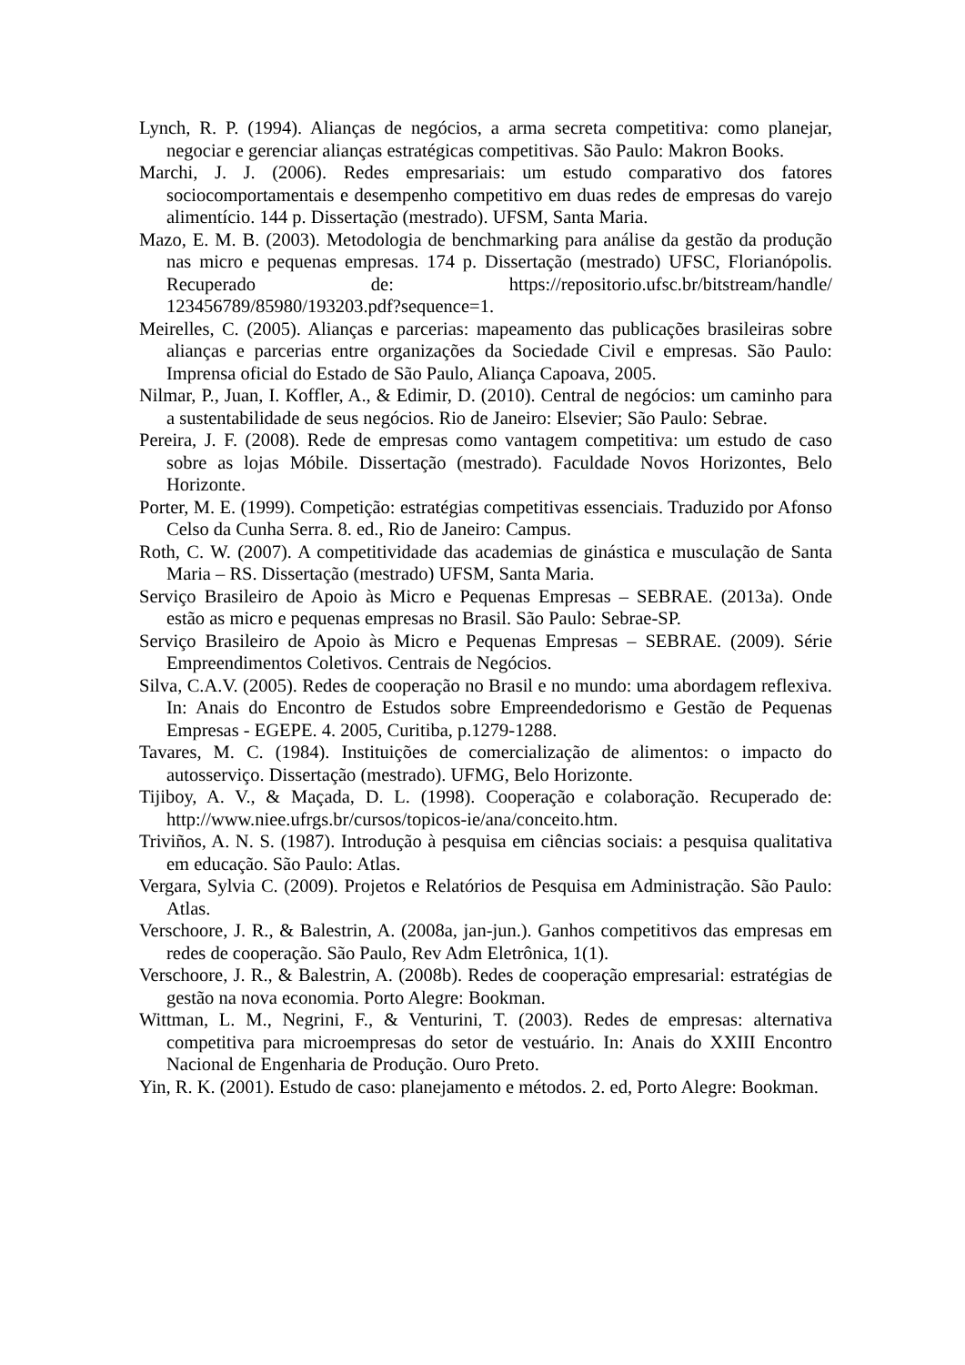Lynch, R. P. (1994). Alianças de negócios, a arma secreta competitiva: como planejar, negociar e gerenciar alianças estratégicas competitivas. São Paulo: Makron Books.
Marchi, J. J. (2006). Redes empresariais: um estudo comparativo dos fatores sociocomportamentais e desempenho competitivo em duas redes de empresas do varejo alimentício. 144 p. Dissertação (mestrado). UFSM, Santa Maria.
Mazo, E. M. B. (2003). Metodologia de benchmarking para análise da gestão da produção nas micro e pequenas empresas. 174 p. Dissertação (mestrado) UFSC, Florianópolis. Recuperado de: https://repositorio.ufsc.br/bitstream/handle/ 123456789/85980/193203.pdf?sequence=1.
Meirelles, C. (2005). Alianças e parcerias: mapeamento das publicações brasileiras sobre alianças e parcerias entre organizações da Sociedade Civil e empresas. São Paulo: Imprensa oficial do Estado de São Paulo, Aliança Capoava, 2005.
Nilmar, P., Juan, I. Koffler, A., & Edimir, D. (2010). Central de negócios: um caminho para a sustentabilidade de seus negócios. Rio de Janeiro: Elsevier; São Paulo: Sebrae.
Pereira, J. F. (2008). Rede de empresas como vantagem competitiva: um estudo de caso sobre as lojas Móbile. Dissertação (mestrado). Faculdade Novos Horizontes, Belo Horizonte.
Porter, M. E. (1999). Competição: estratégias competitivas essenciais. Traduzido por Afonso Celso da Cunha Serra. 8. ed., Rio de Janeiro: Campus.
Roth, C. W. (2007). A competitividade das academias de ginástica e musculação de Santa Maria – RS. Dissertação (mestrado) UFSM, Santa Maria.
Serviço Brasileiro de Apoio às Micro e Pequenas Empresas – SEBRAE. (2013a). Onde estão as micro e pequenas empresas no Brasil. São Paulo: Sebrae-SP.
Serviço Brasileiro de Apoio às Micro e Pequenas Empresas – SEBRAE. (2009). Série Empreendimentos Coletivos. Centrais de Negócios.
Silva, C.A.V. (2005). Redes de cooperação no Brasil e no mundo: uma abordagem reflexiva. In: Anais do Encontro de Estudos sobre Empreendedorismo e Gestão de Pequenas Empresas - EGEPE. 4. 2005, Curitiba, p.1279-1288.
Tavares, M. C. (1984). Instituições de comercialização de alimentos: o impacto do autosserviço. Dissertação (mestrado). UFMG, Belo Horizonte.
Tijiboy, A. V., & Maçada, D. L. (1998). Cooperação e colaboração. Recuperado de: http://www.niee.ufrgs.br/cursos/topicos-ie/ana/conceito.htm.
Triviños, A. N. S. (1987). Introdução à pesquisa em ciências sociais: a pesquisa qualitativa em educação. São Paulo: Atlas.
Vergara, Sylvia C. (2009). Projetos e Relatórios de Pesquisa em Administração. São Paulo: Atlas.
Verschoore, J. R., & Balestrin, A. (2008a, jan-jun.). Ganhos competitivos das empresas em redes de cooperação. São Paulo, Rev Adm Eletrônica, 1(1).
Verschoore, J. R., & Balestrin, A. (2008b). Redes de cooperação empresarial: estratégias de gestão na nova economia. Porto Alegre: Bookman.
Wittman, L. M., Negrini, F., & Venturini, T. (2003). Redes de empresas: alternativa competitiva para microempresas do setor de vestuário. In: Anais do XXIII Encontro Nacional de Engenharia de Produção. Ouro Preto.
Yin, R. K. (2001). Estudo de caso: planejamento e métodos. 2. ed, Porto Alegre: Bookman.